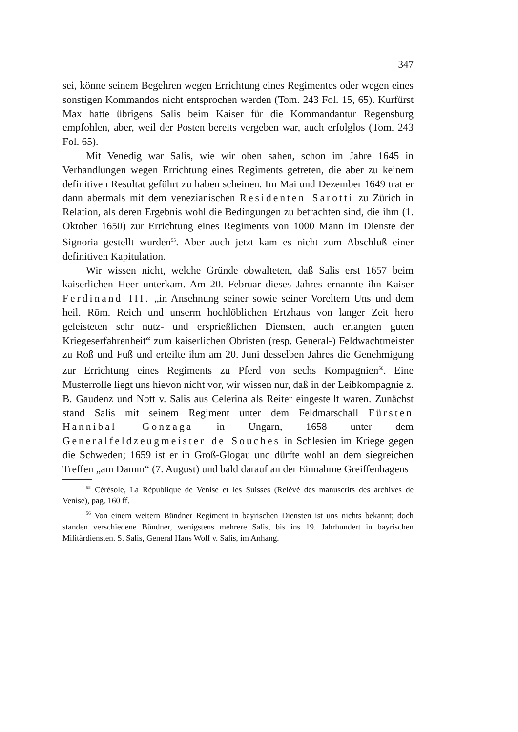347
sei, könne seinem Begehren wegen Errichtung eines Regimentes oder wegen eines sonstigen Kommandos nicht entsprochen werden (Tom. 243 Fol. 15, 65). Kurfürst Max hatte übrigens Salis beim Kaiser für die Kommandantur Regensburg empfohlen, aber, weil der Posten bereits vergeben war, auch erfolglos (Tom. 243 Fol. 65).
Mit Venedig war Salis, wie wir oben sahen, schon im Jahre 1645 in Verhandlungen wegen Errichtung eines Regiments getreten, die aber zu keinem definitiven Resultat geführt zu haben scheinen. Im Mai und Dezember 1649 trat er dann abermals mit dem venezianischen Residenten Sarotti zu Zürich in Relation, als deren Ergebnis wohl die Bedingungen zu betrachten sind, die ihm (1. Oktober 1650) zur Errichtung eines Regiments von 1000 Mann im Dienste der Signoria gestellt wurden<sup>55</sup>. Aber auch jetzt kam es nicht zum Abschluß einer definitiven Kapitulation.
Wir wissen nicht, welche Gründe obwalteten, daß Salis erst 1657 beim kaiserlichen Heer unterkam. Am 20. Februar dieses Jahres ernannte ihn Kaiser Ferdinand III. „in Ansehnung seiner sowie seiner Voreltern Uns und dem heil. Röm. Reich und unserm hochlöblichen Ertzhaus von langer Zeit hero geleisteten sehr nutz- und ersprießlichen Diensten, auch erlangten guten Kriegeserfahrenheit“ zum kaiserlichen Obristen (resp. General-) Feldwachtmeister zu Roß und Fuß und erteilte ihm am 20. Juni desselben Jahres die Genehmigung zur Errichtung eines Regiments zu Pferd von sechs Kompagnien<sup>56</sup>. Eine Musterrolle liegt uns hievon nicht vor, wir wissen nur, daß in der Leibkompagnie z. B. Gaudenz und Nott v. Salis aus Celerina als Reiter eingestellt waren. Zunächst stand Salis mit seinem Regiment unter dem Feldmarschall Fürsten Hannibal Gonzaga in Ungarn, 1658 unter dem Generalfeldzeugmeister de Souches in Schlesien im Kriege gegen die Schweden; 1659 ist er in Groß-Glogau und dürfte wohl an dem siegreichen Treffen „am Damm“ (7. August) und bald darauf an der Einnahme Greiffenhagens
<sup>55</sup> Cérésole, La République de Venise et les Suisses (Relévé des manuscrits des archives de Venise), pag. 160 ff.
<sup>56</sup> Von einem weitern Bündner Regiment in bayrischen Diensten ist uns nichts bekannt; doch standen verschiedene Bündner, wenigstens mehrere Salis, bis ins 19. Jahrhundert in bayrischen Militärdiensten. S. Salis, General Hans Wolf v. Salis, im Anhang.